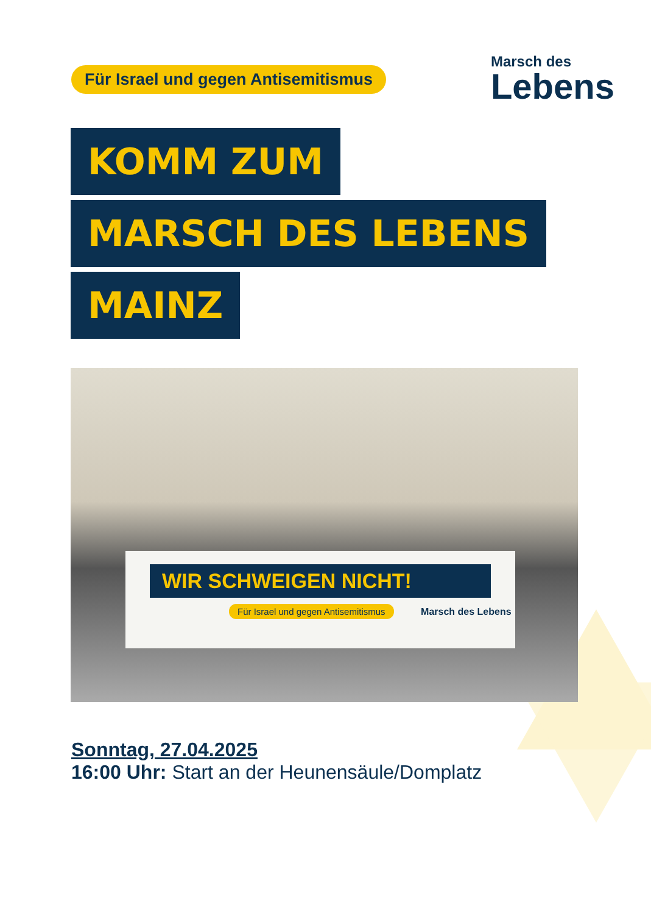Für Israel und gegen Antisemitismus
Marsch des
Lebens
KOMM ZUM
MARSCH DES LEBENS
MAINZ
WIR SCHWEIGEN NICHT!
Für Israel und gegen Antisemitismus
Marsch des Lebens
Sonntag, 27.04.2025
16:00 Uhr: Start an der Heunensäule/Domplatz